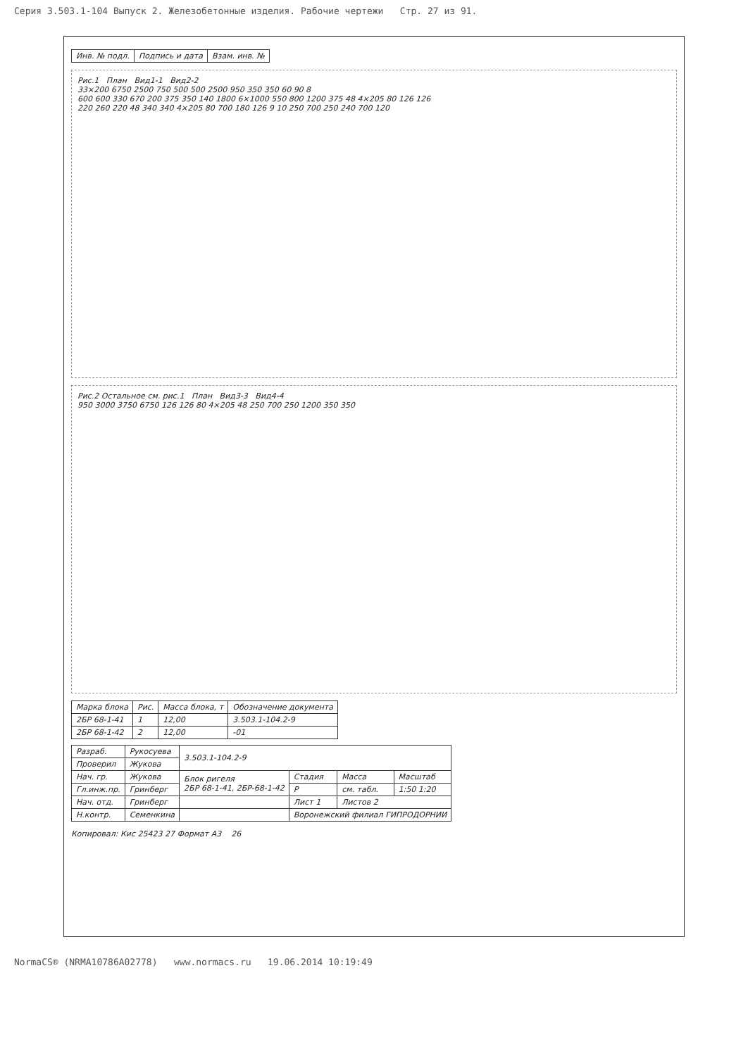Серия 3.503.1-104 Выпуск 2. Железобетонные изделия. Рабочие чертежи Стр. 27 из 91.
| Инв. № подл. | Подпись и дата | Взам. инв. № |
Рис.1 План Вид1-1 Вид2-2
33×200 6750 2500 750 500 500 2500 950 350 350 60 90 8
600 600 330 670 200 375 350 140 1800 6×1000 550 800 1200 375 48 4×205 80 126 126
220 260 220 48 340 340 4×205 80 700 180 126 9 10 250 700 250 240 700 120
Рис.2 Остальное см. рис.1 План Вид3-3 Вид4-4
950 3000 3750 6750 126 126 80 4×205 48 250 700 250 1200 350 350
| Марка блока | Рис. | Масса блока, т | Обозначение документа |
| --- | --- | --- | --- |
| 2БР 68-1-41 | 1 | 12,00 | 3.503.1-104.2-9 |
| 2БР 68-1-42 | 2 | 12,00 | -01 |
| Разраб. | Рукосуева | 3.503.1-104.2-9 | | | |
| Проверил | Жукова | | | | |
| Нач. гр. | Жукова | Блок ригеля 2БР 68-1-41, 2БР-68-1-42 | Стадия | Масса | Масштаб |
| Гл.инж.пр. | Гринберг | | Р | см. табл. | 1:50 1:20 |
| Нач. отд. | Гринберг | | Лист 1 | Листов 2 | |
| Н.контр. | Семенкина | | Воронежский филиал ГИПРОДОРНИИ | | |
Копировал: Кис 25423 27 Формат А3 26
NormaCS® (NRMA10786A02778) www.normacs.ru 19.06.2014 10:19:49